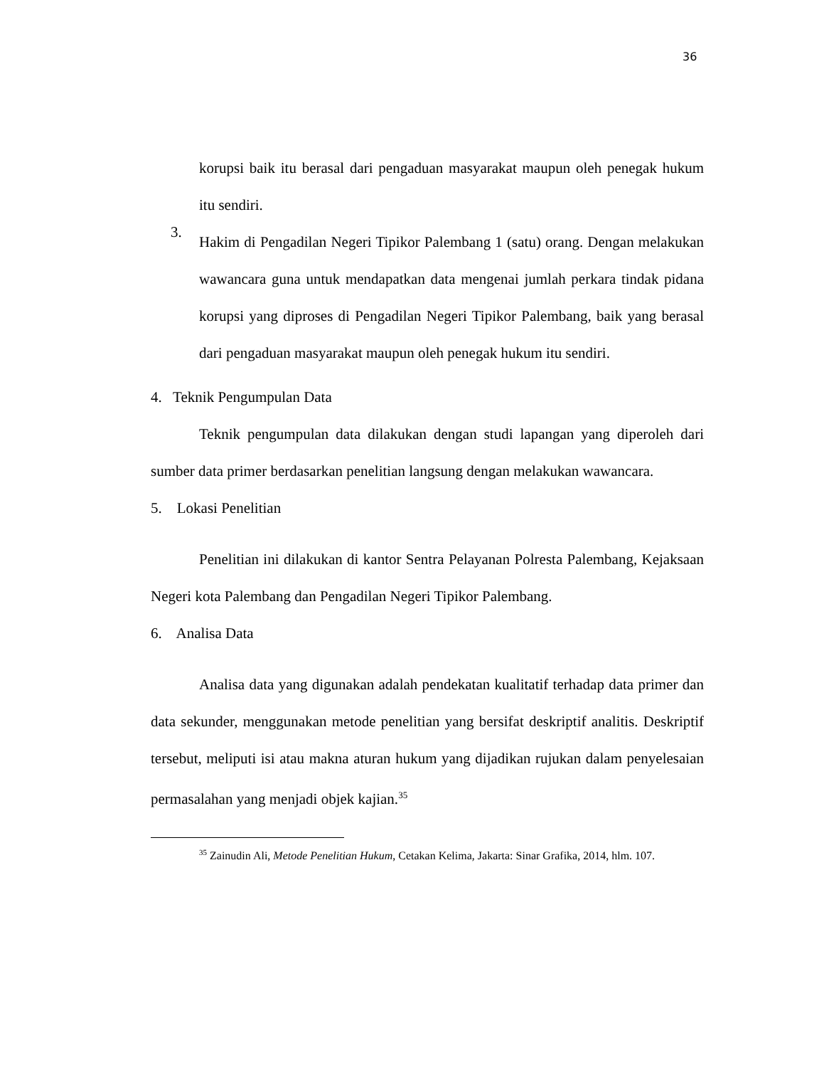36
korupsi baik itu berasal dari pengaduan masyarakat maupun oleh penegak hukum itu sendiri.
3.
Hakim di Pengadilan Negeri Tipikor Palembang 1 (satu) orang. Dengan melakukan wawancara guna untuk mendapatkan data mengenai jumlah perkara tindak pidana korupsi yang diproses di Pengadilan Negeri Tipikor Palembang, baik yang berasal dari pengaduan masyarakat maupun oleh penegak hukum itu sendiri.
4. Teknik Pengumpulan Data
Teknik pengumpulan data dilakukan dengan studi lapangan yang diperoleh dari sumber data primer berdasarkan penelitian langsung dengan melakukan wawancara.
5. Lokasi Penelitian
Penelitian ini dilakukan di kantor Sentra Pelayanan Polresta Palembang, Kejaksaan Negeri kota Palembang dan Pengadilan Negeri Tipikor Palembang.
6. Analisa Data
Analisa data yang digunakan adalah pendekatan kualitatif terhadap data primer dan data sekunder, menggunakan metode penelitian yang bersifat deskriptif analitis. Deskriptif tersebut, meliputi isi atau makna aturan hukum yang dijadikan rujukan dalam penyelesaian permasalahan yang menjadi objek kajian.<sup>35</sup>
<sup>35</sup> Zainudin Ali, Metode Penelitian Hukum, Cetakan Kelima, Jakarta: Sinar Grafika, 2014, hlm. 107.